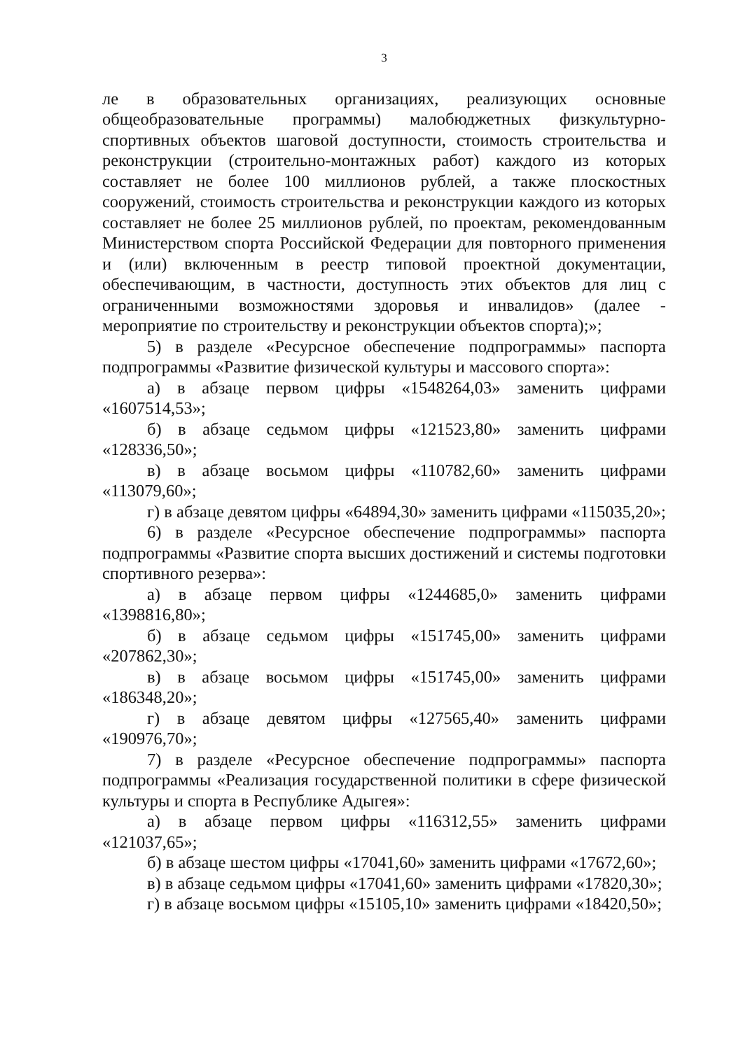3
ле в образовательных организациях, реализующих основные общеобразовательные программы) малобюджетных физкультурно-спортивных объектов шаговой доступности, стоимость строительства и реконструкции (строительно-монтажных работ) каждого из которых составляет не более 100 миллионов рублей, а также плоскостных сооружений, стоимость строительства и реконструкции каждого из которых составляет не более 25 миллионов рублей, по проектам, рекомендованным Министерством спорта Российской Федерации для повторного применения и (или) включенным в реестр типовой проектной документации, обеспечивающим, в частности, доступность этих объектов для лиц с ограниченными возможностями здоровья и инвалидов» (далее - мероприятие по строительству и реконструкции объектов спорта);»;
5) в разделе «Ресурсное обеспечение подпрограммы» паспорта подпрограммы «Развитие физической культуры и массового спорта»:
а) в абзаце первом цифры «1548264,03» заменить цифрами «1607514,53»;
б) в абзаце седьмом цифры «121523,80» заменить цифрами «128336,50»;
в) в абзаце восьмом цифры «110782,60» заменить цифрами «113079,60»;
г) в абзаце девятом цифры «64894,30» заменить цифрами «115035,20»;
6) в разделе «Ресурсное обеспечение подпрограммы» паспорта подпрограммы «Развитие спорта высших достижений и системы подготовки спортивного резерва»:
а) в абзаце первом цифры «1244685,0» заменить цифрами «1398816,80»;
б) в абзаце седьмом цифры «151745,00» заменить цифрами «207862,30»;
в) в абзаце восьмом цифры «151745,00» заменить цифрами «186348,20»;
г) в абзаце девятом цифры «127565,40» заменить цифрами «190976,70»;
7) в разделе «Ресурсное обеспечение подпрограммы» паспорта подпрограммы «Реализация государственной политики в сфере физической культуры и спорта в Республике Адыгея»:
а) в абзаце первом цифры «116312,55» заменить цифрами «121037,65»;
б) в абзаце шестом цифры «17041,60» заменить цифрами «17672,60»;
в) в абзаце седьмом цифры «17041,60» заменить цифрами «17820,30»;
г) в абзаце восьмом цифры «15105,10» заменить цифрами «18420,50»;